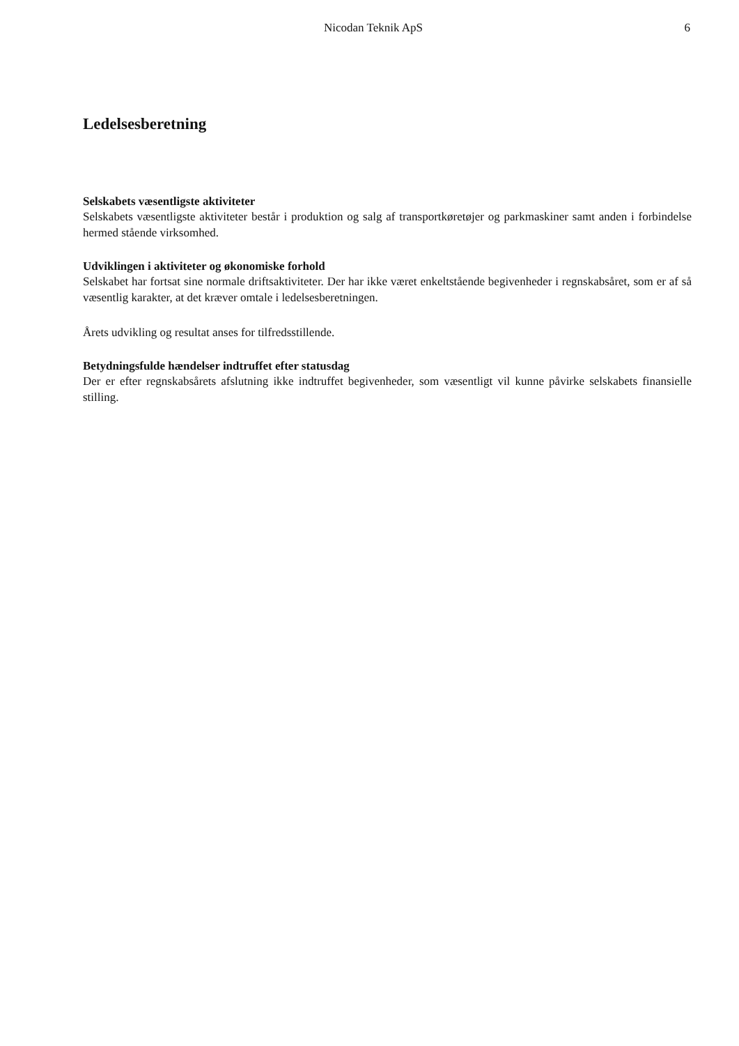Nicodan Teknik ApS 6
Ledelsesberetning
Selskabets væsentligste aktiviteter
Selskabets væsentligste aktiviteter består i produktion og salg af transportkøretøjer og parkmaskiner samt anden i forbindelse hermed stående virksomhed.
Udviklingen i aktiviteter og økonomiske forhold
Selskabet har fortsat sine normale driftsaktiviteter. Der har ikke været enkeltstående begivenheder i regnskabsåret, som er af så væsentlig karakter, at det kræver omtale i ledelsesberetningen.
Årets udvikling og resultat anses for tilfredsstillende.
Betydningsfulde hændelser indtruffet efter statusdag
Der er efter regnskabsårets afslutning ikke indtruffet begivenheder, som væsentligt vil kunne påvirke selskabets finansielle stilling.